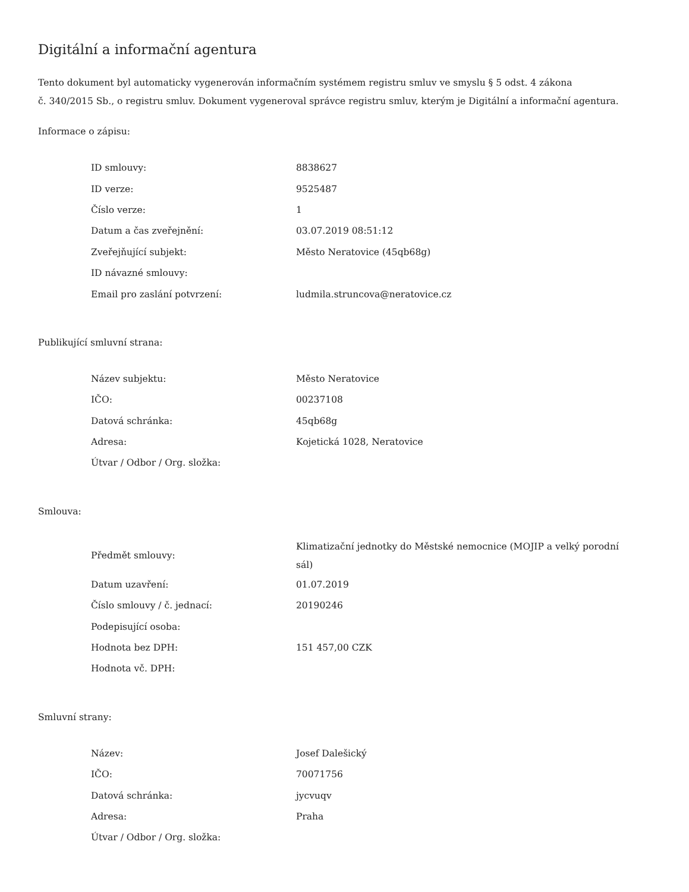Digitální a informační agentura
Tento dokument byl automaticky vygenerován informačním systémem registru smluv ve smyslu § 5 odst. 4 zákona
č. 340/2015 Sb., o registru smluv. Dokument vygeneroval správce registru smluv, kterým je Digitální a informační agentura.
Informace o zápisu:
| ID smlouvy: | 8838627 |
| ID verze: | 9525487 |
| Číslo verze: | 1 |
| Datum a čas zveřejnění: | 03.07.2019 08:51:12 |
| Zveřejňující subjekt: | Město Neratovice (45qb68g) |
| ID návazné smlouvy: | |
| Email pro zaslání potvrzení: | ludmila.struncova@neratovice.cz |
Publikující smluvní strana:
| Název subjektu: | Město Neratovice |
| IČO: | 00237108 |
| Datová schránka: | 45qb68g |
| Adresa: | Kojetická 1028, Neratovice |
| Útvar / Odbor / Org. složka: | |
Smlouva:
| Předmět smlouvy: | Klimatizační jednotky do Městské nemocnice (MOJIP a velký porodní sál) |
| Datum uzavření: | 01.07.2019 |
| Číslo smlouvy / č. jednací: | 20190246 |
| Podepisující osoba: | |
| Hodnota bez DPH: | 151 457,00 CZK |
| Hodnota vč. DPH: | |
Smluvní strany:
| Název: | Josef Dalešický |
| IČO: | 70071756 |
| Datová schránka: | jycvuqv |
| Adresa: | Praha |
| Útvar / Odbor / Org. složka: | |